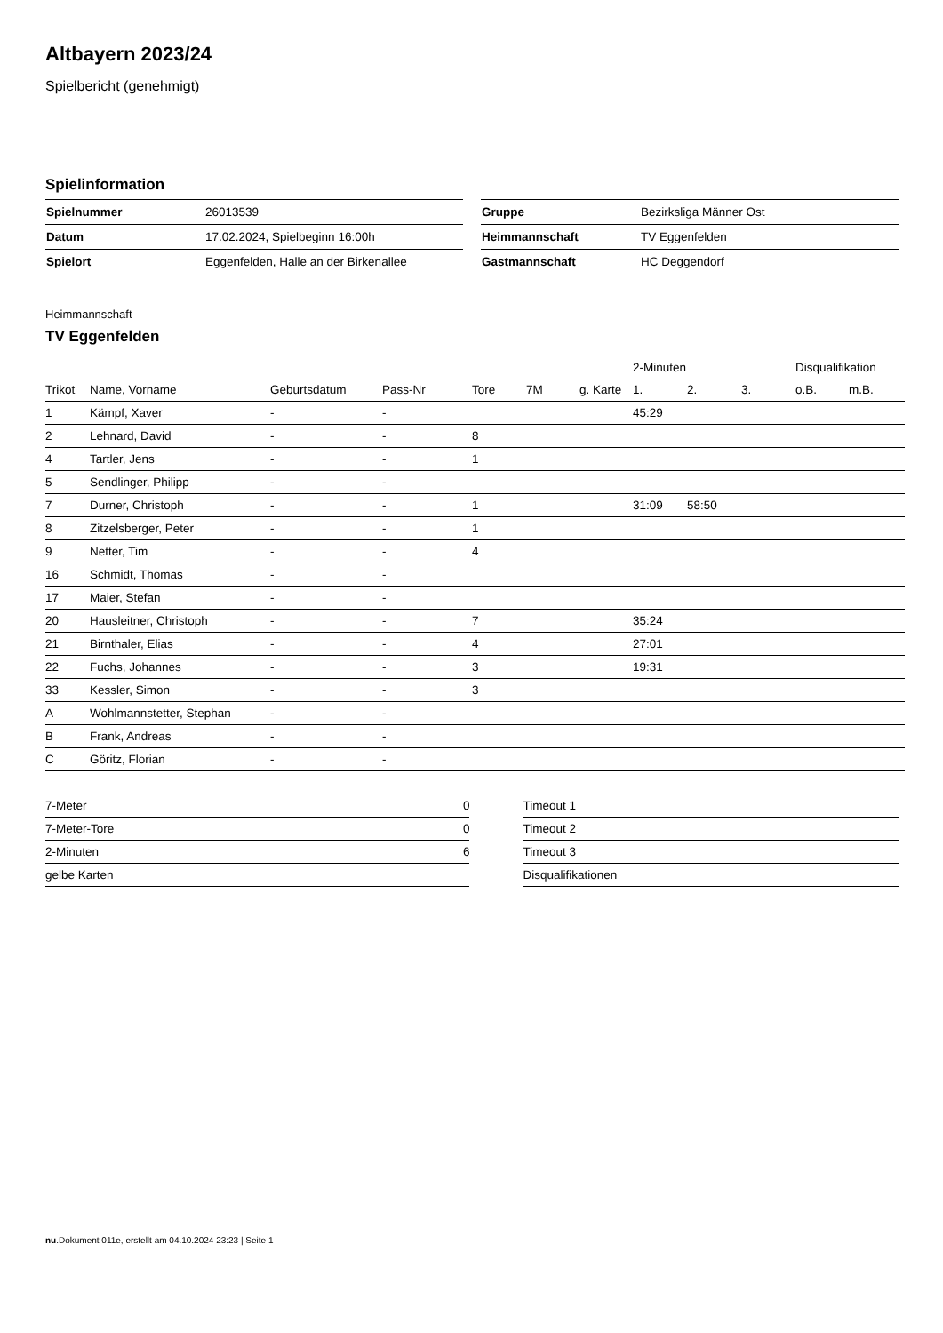Altbayern 2023/24
Spielbericht (genehmigt)
Spielinformation
| Spielnummer | 26013539 |
| Datum | 17.02.2024, Spielbeginn 16:00h |
| Spielort | Eggenfelden, Halle an der Birkenallee |
| Gruppe | Bezirksliga Männer Ost |
| Heimmannschaft | TV Eggenfelden |
| Gastmannschaft | HC Deggendorf |
Heimmannschaft
TV Eggenfelden
| | | | | | | | 2-Minuten | | | Disqualifikation | |
| --- | --- | --- | --- | --- | --- | --- | --- | --- | --- | --- | --- |
| Trikot | Name, Vorname | Geburtsdatum | Pass-Nr | Tore | 7M | g. Karte | 1. | 2. | 3. | o.B. | m.B. |
| 1 | Kämpf, Xaver | - | - | | | | 45:29 | | | | |
| 2 | Lehnard, David | - | - | 8 | | | | | | | |
| 4 | Tartler, Jens | - | - | 1 | | | | | | | |
| 5 | Sendlinger, Philipp | - | - | | | | | | | | |
| 7 | Durner, Christoph | - | - | 1 | | | 31:09 | 58:50 | | | |
| 8 | Zitzelsberger, Peter | - | - | 1 | | | | | | | |
| 9 | Netter, Tim | - | - | 4 | | | | | | | |
| 16 | Schmidt, Thomas | - | - | | | | | | | | |
| 17 | Maier, Stefan | - | - | | | | | | | | |
| 20 | Hausleitner, Christoph | - | - | 7 | | | 35:24 | | | | |
| 21 | Birnthaler, Elias | - | - | 4 | | | 27:01 | | | | |
| 22 | Fuchs, Johannes | - | - | 3 | | | 19:31 | | | | |
| 33 | Kessler, Simon | - | - | 3 | | | | | | | |
| A | Wohlmannstetter, Stephan | - | - | | | | | | | | |
| B | Frank, Andreas | - | - | | | | | | | | |
| C | Göritz, Florian | - | - | | | | | | | | |
| 7-Meter | 0 |
| 7-Meter-Tore | 0 |
| 2-Minuten | 6 |
| gelbe Karten | |
| Timeout 1 |
| Timeout 2 |
| Timeout 3 |
| Disqualifikationen |
nu.Dokument 011e, erstellt am 04.10.2024 23:23 | Seite 1